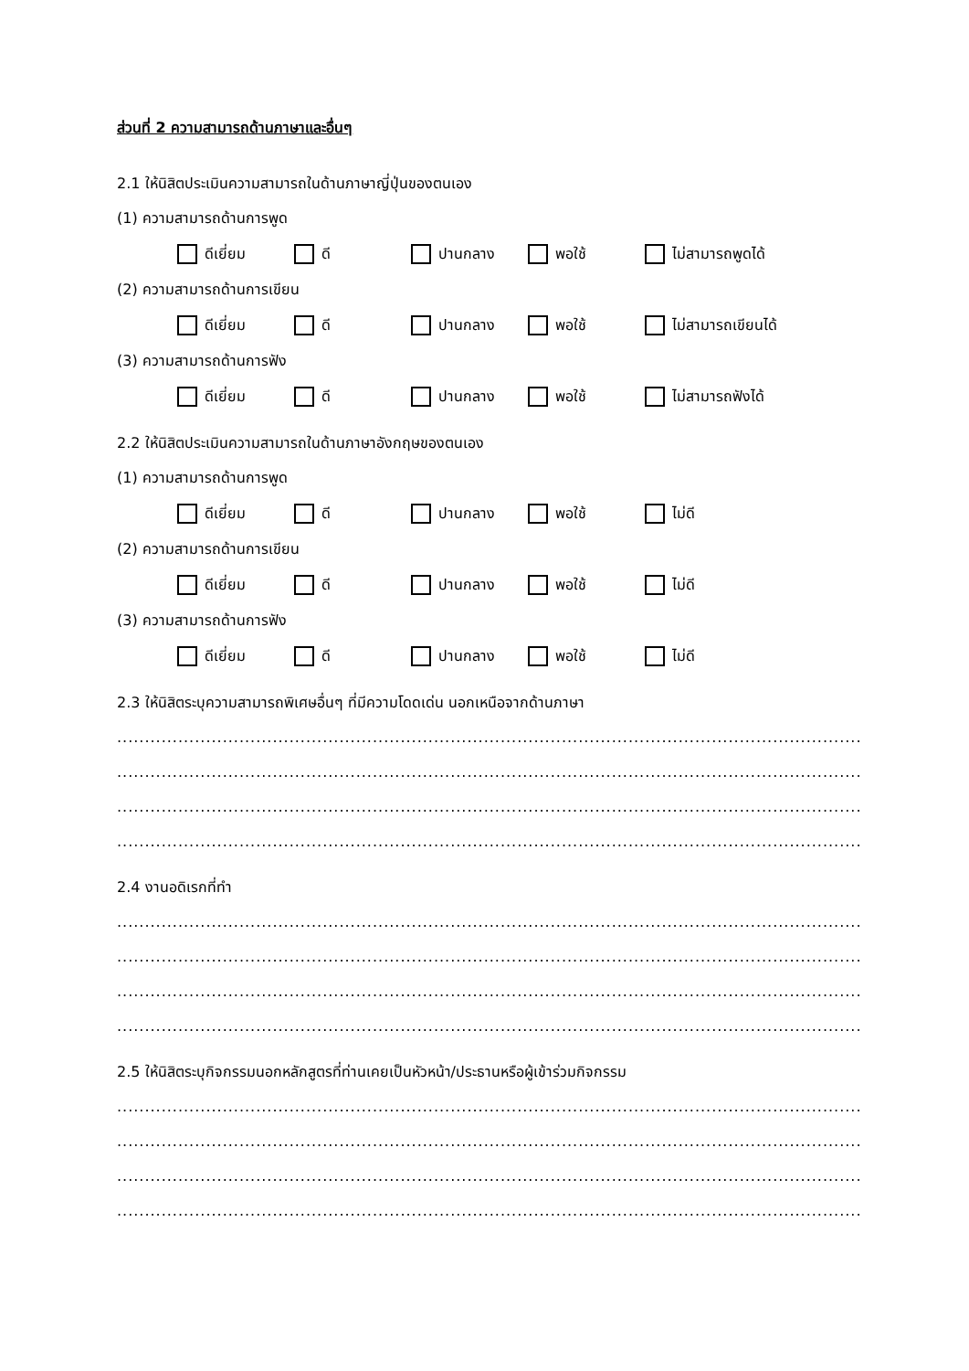ส่วนที่ 2 ความสามารถด้านภาษาและอื่นๆ
2.1 ให้นิสิตประเมินความสามารถในด้านภาษาญี่ปุ่นของตนเอง
(1) ความสามารถด้านการพูด
ดีเยี่ยม ดี ปานกลาง พอใช้ ไม่สามารถพูดได้
(2) ความสามารถด้านการเขียน
ดีเยี่ยม ดี ปานกลาง พอใช้ ไม่สามารถเขียนได้
(3) ความสามารถด้านการฟัง
ดีเยี่ยม ดี ปานกลาง พอใช้ ไม่สามารถฟังได้
2.2 ให้นิสิตประเมินความสามารถในด้านภาษาอังกฤษของตนเอง
(1) ความสามารถด้านการพูด
ดีเยี่ยม ดี ปานกลาง พอใช้ ไม่ดี
(2) ความสามารถด้านการเขียน
ดีเยี่ยม ดี ปานกลาง พอใช้ ไม่ดี
(3) ความสามารถด้านการฟัง
ดีเยี่ยม ดี ปานกลาง พอใช้ ไม่ดี
2.3 ให้นิสิตระบุความสามารถพิเศษอื่นๆ ที่มีความโดดเด่น นอกเหนือจากด้านภาษา
..........................................................................................................................................................................................
..........................................................................................................................................................................................
..........................................................................................................................................................................................
..........................................................................................................................................................................................
2.4 งานอดิเรกที่ทำ
..........................................................................................................................................................................................
..........................................................................................................................................................................................
..........................................................................................................................................................................................
..........................................................................................................................................................................................
2.5 ให้นิสิตระบุกิจกรรมนอกหลักสูตรที่ท่านเคยเป็นหัวหน้า/ประธานหรือผู้เข้าร่วมกิจกรรม
..........................................................................................................................................................................................
..........................................................................................................................................................................................
..........................................................................................................................................................................................
..........................................................................................................................................................................................